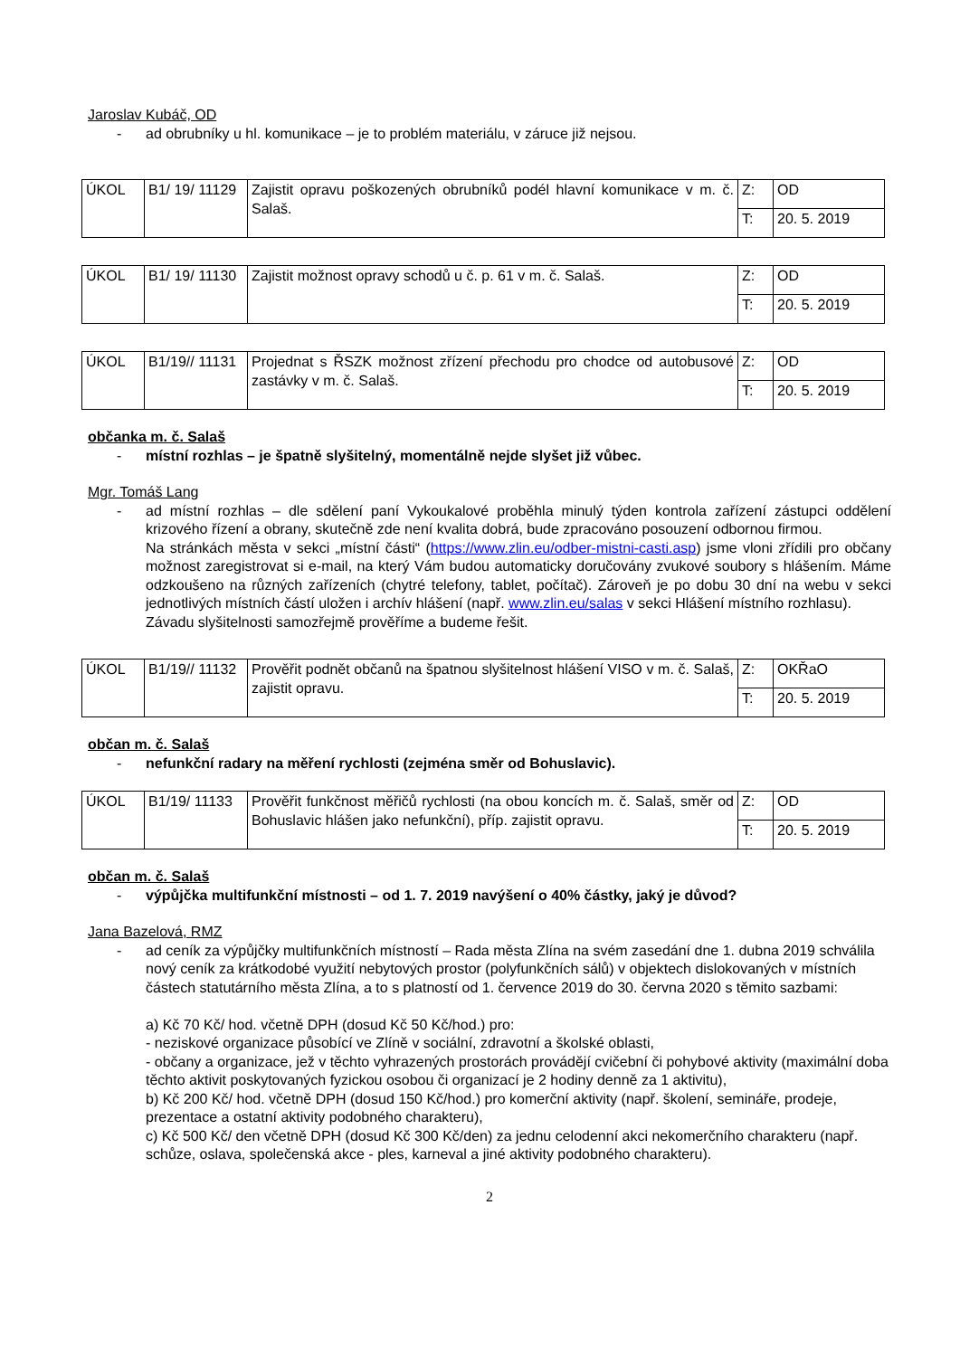Jaroslav Kubáč, OD
- ad obrubníky u hl. komunikace – je to problém materiálu, v záruce již nejsou.
| ÚKOL | B1/ 19/ 11129 | Zajistit opravu poškozených obrubníků podél hlavní komunikace v m. č. Salaš. | Z: | OD |
| | | | T: | 20. 5. 2019 |
| ÚKOL | B1/ 19/ 11130 | Zajistit možnost opravy schodů u č. p. 61 v m. č. Salaš. | Z: | OD |
| | | | T: | 20. 5. 2019 |
| ÚKOL | B1/19// 11131 | Projednat s ŘSZK možnost zřízení přechodu pro chodce od autobusové zastávky v m. č. Salaš. | Z: | OD |
| | | | T: | 20. 5. 2019 |
občanka m. č. Salaš
- místní rozhlas – je špatně slyšitelný, momentálně nejde slyšet již vůbec.
Mgr. Tomáš Lang
- ad místní rozhlas – dle sdělení paní Vykoukalové proběhla minulý týden kontrola zařízení zástupci oddělení krizového řízení a obrany, skutečně zde není kvalita dobrá, bude zpracováno posouzení odbornou firmou.
Na stránkách města v sekci „místní části“ (https://www.zlin.eu/odber-mistni-casti.asp) jsme vloni zřídili pro občany možnost zaregistrovat si e-mail, na který Vám budou automaticky doručovány zvukové soubory s hlášením. Máme odzkoušeno na různých zařízeních (chytré telefony, tablet, počítač). Zároveň je po dobu 30 dní na webu v sekci jednotlivých místních částí uložen i archív hlášení (např. www.zlin.eu/salas v sekci Hlášení místního rozhlasu).
Závadu slyšitelnosti samozřejmě prověříme a budeme řešit.
| ÚKOL | B1/19// 11132 | Prověřit podnět občanů na špatnou slyšitelnost hlášení VISO v m. č. Salaš, zajistit opravu. | Z: | OKŘaO |
| | | | T: | 20. 5. 2019 |
občan m. č. Salaš
- nefunkční radary na měření rychlosti (zejména směr od Bohuslavic).
| ÚKOL | B1/19/ 11133 | Prověřit funkčnost měřičů rychlosti (na obou koncích m. č. Salaš, směr od Bohuslavic hlášen jako nefunkční), příp. zajistit opravu. | Z: | OD |
| | | | T: | 20. 5. 2019 |
občan m. č. Salaš
- výpůjčka multifunkční místnosti – od 1. 7. 2019 navýšení o 40% částky, jaký je důvod?
Jana Bazelová, RMZ
- ad ceník za výpůjčky multifunkčních místností – Rada města Zlína na svém zasedání dne 1. dubna 2019 schválila nový ceník za krátkodobé využití nebytových prostor (polyfunkčních sálů) v objektech dislokovaných v místních částech statutárního města Zlína, a to s platností od 1. července 2019 do 30. června 2020 s těmito sazbami:
a) Kč 70 Kč/ hod. včetně DPH (dosud Kč 50 Kč/hod.) pro:
- neziskové organizace působící ve Zlíně v sociální, zdravotní a školské oblasti,
- občany a organizace, jež v těchto vyhrazených prostorách provádějí cvičební či pohybové aktivity (maximální doba těchto aktivit poskytovaných fyzickou osobou či organizací je 2 hodiny denně za 1 aktivitu),
b) Kč 200 Kč/ hod. včetně DPH (dosud 150 Kč/hod.) pro komerční aktivity (např. školení, semináře, prodeje, prezentace a ostatní aktivity podobného charakteru),
c) Kč 500 Kč/ den včetně DPH (dosud Kč 300 Kč/den) za jednu celodenní akci nekomerčního charakteru (např. schůze, oslava, společenská akce - ples, karneval a jiné aktivity podobného charakteru).
2